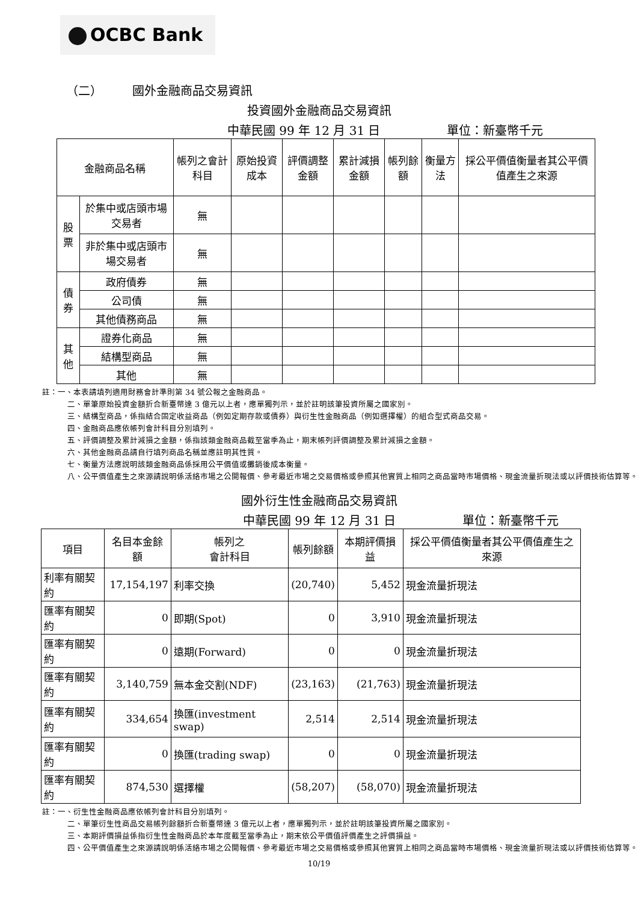OCBC Bank
（二）　　　國外金融商品交易資訊
投資國外金融商品交易資訊
中華民國 99 年 12 月 31 日 單位：新臺幣千元
| 金融商品名稱 | | 帳列之會計科目 | 原始投資成本 | 評價調整金額 | 累計減損金額 | 帳列餘額 | 衡量方法 | 採公平價值衡量者其公平價值產生之來源 |
| --- | --- | --- | --- | --- | --- | --- | --- | --- |
| 股票 | 於集中或店頭市場交易者 | 無 | | | | | | |
| | 非於集中或店頭市場交易者 | 無 | | | | | | |
| 債券 | 政府債券 | 無 | | | | | | |
| | 公司債 | 無 | | | | | | |
| | 其他債務商品 | 無 | | | | | | |
| 其他 | 證券化商品 | 無 | | | | | | |
| | 結構型商品 | 無 | | | | | | |
| | 其他 | 無 | | | | | | |
註：一、本表請填列適用財務會計準則第 34 號公報之金融商品。
二、單筆原始投資金額折合新臺幣達 3 億元以上者，應單獨列示，並於註明該筆投資所屬之國家別。
三、結構型商品，係指結合固定收益商品（例如定期存款或債券）與衍生性金融商品（例如選擇權）的組合型式商品交易。
四、金融商品應依帳列會計科目分別填列。
五、評價調整及累計減損之金額，係指該類金融商品截至當季為止，期末帳列評價調整及累計減損之金額。
六、其他金融商品請自行填列商品名稱並應註明其性質。
七、衡量方法應說明該類金融商品係採用公平價值或攤銷後成本衡量。
八、公平價值產生之來源請說明係活絡市場之公開報價、參考最近市場之交易價格或參照其他實質上相同之商品當時市場價格、現金流量折現法或以評價技術估算等。
國外衍生性金融商品交易資訊
中華民國 99 年 12 月 31 日 單位：新臺幣千元
| 項目 | 名目本金餘額 | 帳列之 會計科目 | 帳列餘額 | 本期評價損益 | 採公平價值衡量者其公平價值產生之來源 |
| --- | --- | --- | --- | --- | --- |
| 利率有關契約 | 17,154,197 | 利率交換 | (20,740) | 5,452 | 現金流量折現法 |
| 匯率有關契約 | 0 | 即期(Spot) | 0 | 3,910 | 現金流量折現法 |
| 匯率有關契約 | 0 | 遠期(Forward) | 0 | 0 | 現金流量折現法 |
| 匯率有關契約 | 3,140,759 | 無本金交割(NDF) | (23,163) | (21,763) | 現金流量折現法 |
| 匯率有關契約 | 334,654 | 換匯(investment swap) | 2,514 | 2,514 | 現金流量折現法 |
| 匯率有關契約 | 0 | 換匯(trading swap) | 0 | 0 | 現金流量折現法 |
| 匯率有關契約 | 874,530 | 選擇權 | (58,207) | (58,070) | 現金流量折現法 |
註：一、衍生性金融商品應依帳列會計科目分別填列。
二、單筆衍生性商品交易帳列餘額折合新臺幣達 3 億元以上者，應單獨列示，並於註明該筆投資所屬之國家別。
三、本期評價損益係指衍生性金融商品於本年度截至當季為止，期末依公平價值評價產生之評價損益。
四、公平價值產生之來源請說明係活絡市場之公開報價、參考最近市場之交易價格或參照其他實質上相同之商品當時市場價格、現金流量折現法或以評價技術估算等。
10/19